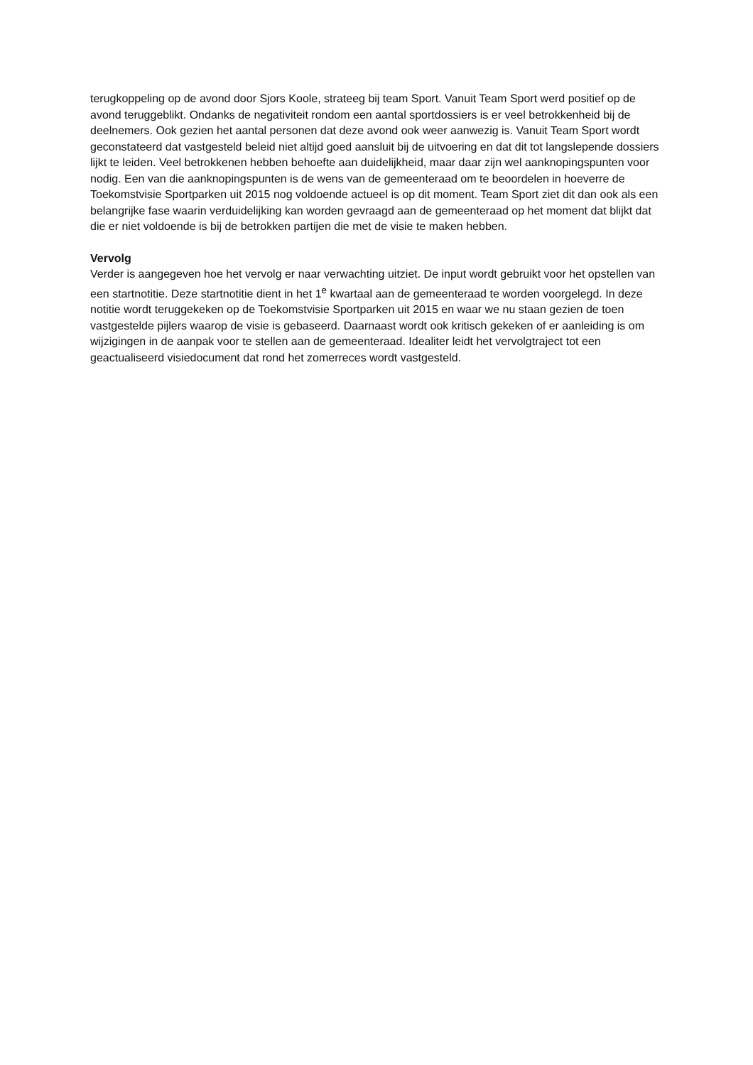terugkoppeling op de avond door Sjors Koole, strateeg bij team Sport. Vanuit Team Sport werd positief op de avond teruggeblikt. Ondanks de negativiteit rondom een aantal sportdossiers is er veel betrokkenheid bij de deelnemers. Ook gezien het aantal personen dat deze avond ook weer aanwezig is. Vanuit Team Sport wordt geconstateerd dat vastgesteld beleid niet altijd goed aansluit bij de uitvoering en dat dit tot langslepende dossiers lijkt te leiden. Veel betrokkenen hebben behoefte aan duidelijkheid, maar daar zijn wel aanknopingspunten voor nodig. Een van die aanknopingspunten is de wens van de gemeenteraad om te beoordelen in hoeverre de Toekomstvisie Sportparken uit 2015 nog voldoende actueel is op dit moment. Team Sport ziet dit dan ook als een belangrijke fase waarin verduidelijking kan worden gevraagd aan de gemeenteraad op het moment dat blijkt dat die er niet voldoende is bij de betrokken partijen die met de visie te maken hebben.
Vervolg
Verder is aangegeven hoe het vervolg er naar verwachting uitziet. De input wordt gebruikt voor het opstellen van een startnotitie. Deze startnotitie dient in het 1<sup>e</sup> kwartaal aan de gemeenteraad te worden voorgelegd. In deze notitie wordt teruggekeken op de Toekomstvisie Sportparken uit 2015 en waar we nu staan gezien de toen vastgestelde pijlers waarop de visie is gebaseerd. Daarnaast wordt ook kritisch gekeken of er aanleiding is om wijzigingen in de aanpak voor te stellen aan de gemeenteraad. Idealiter leidt het vervolgtraject tot een geactualiseerd visiedocument dat rond het zomerreces wordt vastgesteld.